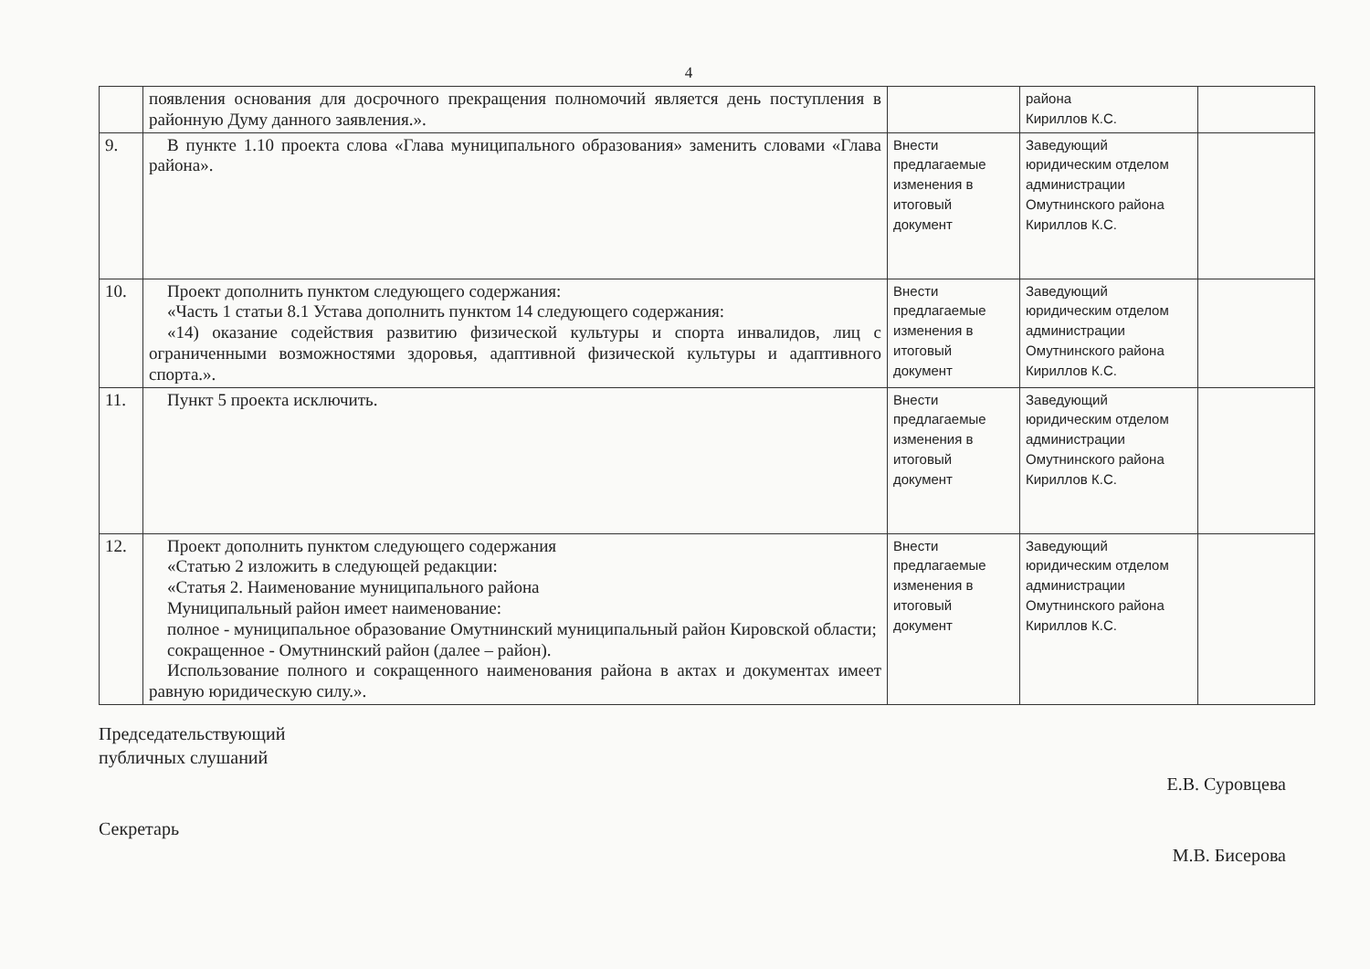4
| | появления основания для досрочного прекращения полномочий является день поступления в районную Думу данного заявления.». | | района Кириллов К.С. | |
| 9. | В пункте 1.10 проекта слова «Глава муниципального образования» заменить словами «Глава района». | Внести предлагаемые изменения в итоговый документ | Заведующий юридическим отделом администрации Омутнинского района Кириллов К.С. | |
| 10. | Проект дополнить пунктом следующего содержания: «Часть 1 статьи 8.1 Устава дополнить пунктом 14 следующего содержания: «14) оказание содействия развитию физической культуры и спорта инвалидов, лиц с ограниченными возможностями здоровья, адаптивной физической культуры и адаптивного спорта.». | Внести предлагаемые изменения в итоговый документ | Заведующий юридическим отделом администрации Омутнинского района Кириллов К.С. | |
| 11. | Пункт 5 проекта исключить. | Внести предлагаемые изменения в итоговый документ | Заведующий юридическим отделом администрации Омутнинского района Кириллов К.С. | |
| 12. | Проект дополнить пунктом следующего содержания «Статью 2 изложить в следующей редакции: «Статья 2. Наименование муниципального района Муниципальный район имеет наименование: полное - муниципальное образование Омутнинский муниципальный район Кировской области; сокращенное - Омутнинский район (далее – район). Использование полного и сокращенного наименования района в актах и документах имеет равную юридическую силу.». | Внести предлагаемые изменения в итоговый документ | Заведующий юридическим отделом администрации Омутнинского района Кириллов К.С. | |
Председательствующий
публичных слушаний
Секретарь
Е.В. Суровцева
М.В. Бисерова